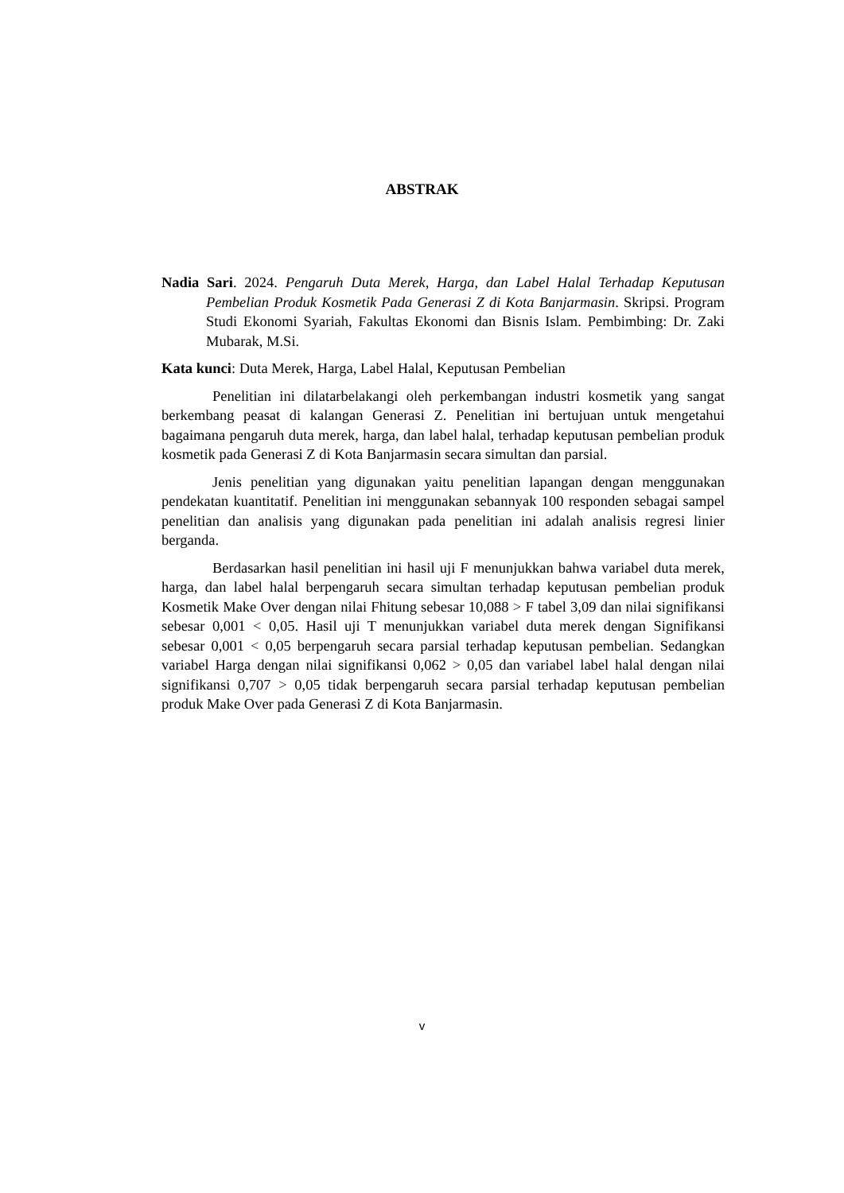ABSTRAK
Nadia Sari. 2024. Pengaruh Duta Merek, Harga, dan Label Halal Terhadap Keputusan Pembelian Produk Kosmetik Pada Generasi Z di Kota Banjarmasin. Skripsi. Program Studi Ekonomi Syariah, Fakultas Ekonomi dan Bisnis Islam. Pembimbing: Dr. Zaki Mubarak, M.Si.
Kata kunci: Duta Merek, Harga, Label Halal, Keputusan Pembelian
Penelitian ini dilatarbelakangi oleh perkembangan industri kosmetik yang sangat berkembang peasat di kalangan Generasi Z. Penelitian ini bertujuan untuk mengetahui bagaimana pengaruh duta merek, harga, dan label halal, terhadap keputusan pembelian produk kosmetik pada Generasi Z di Kota Banjarmasin secara simultan dan parsial.
Jenis penelitian yang digunakan yaitu penelitian lapangan dengan menggunakan pendekatan kuantitatif. Penelitian ini menggunakan sebannyak 100 responden sebagai sampel penelitian dan analisis yang digunakan pada penelitian ini adalah analisis regresi linier berganda.
Berdasarkan hasil penelitian ini hasil uji F menunjukkan bahwa variabel duta merek, harga, dan label halal berpengaruh secara simultan terhadap keputusan pembelian produk Kosmetik Make Over dengan nilai Fhitung sebesar 10,088 > F tabel 3,09 dan nilai signifikansi sebesar 0,001 < 0,05. Hasil uji T menunjukkan variabel duta merek dengan Signifikansi sebesar 0,001 < 0,05 berpengaruh secara parsial terhadap keputusan pembelian. Sedangkan variabel Harga dengan nilai signifikansi 0,062 > 0,05 dan variabel label halal dengan nilai signifikansi 0,707 > 0,05 tidak berpengaruh secara parsial terhadap keputusan pembelian produk Make Over pada Generasi Z di Kota Banjarmasin.
v